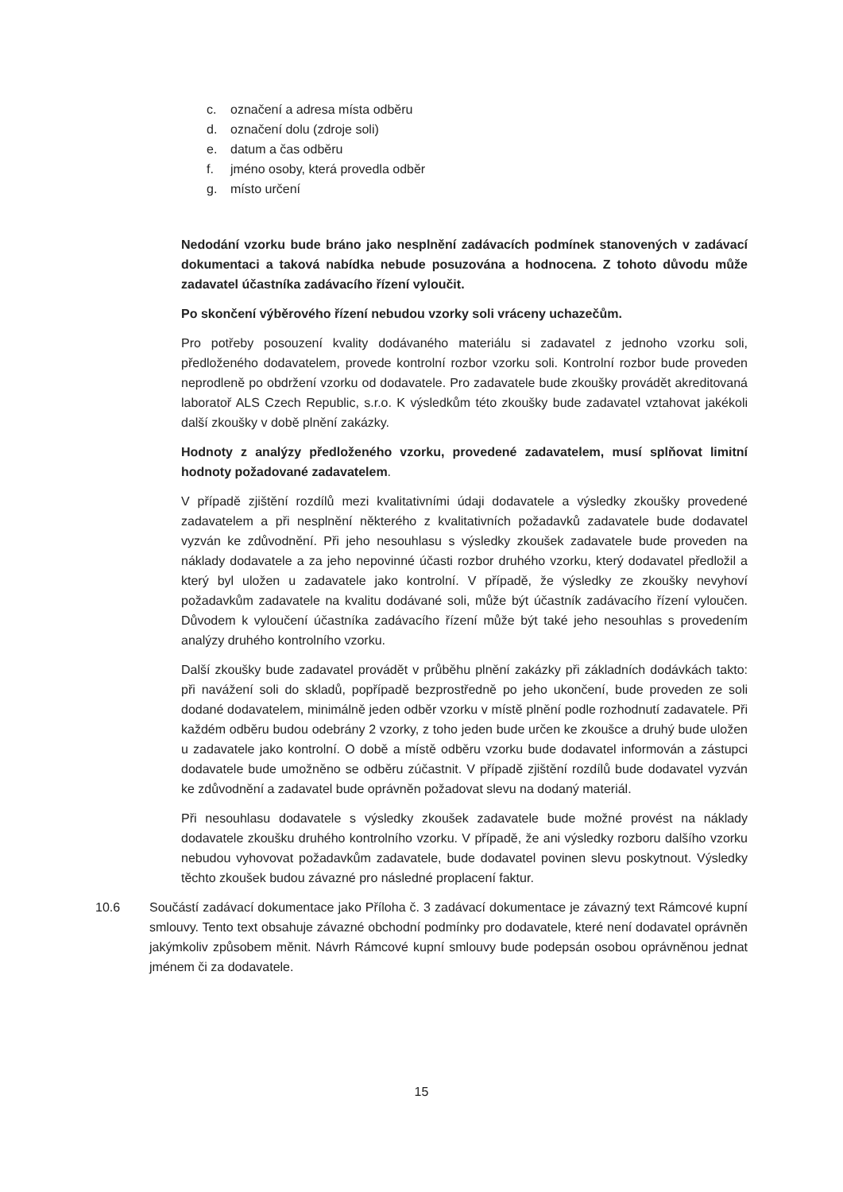c. označení a adresa místa odběru
d. označení dolu (zdroje soli)
e. datum a čas odběru
f. jméno osoby, která provedla odběr
g. místo určení
Nedodání vzorku bude bráno jako nesplnění zadávacích podmínek stanovených v zadávací dokumentaci a taková nabídka nebude posuzována a hodnocena. Z tohoto důvodu může zadavatel účastníka zadávacího řízení vyloučit.
Po skončení výběrového řízení nebudou vzorky soli vráceny uchazečům.
Pro potřeby posouzení kvality dodávaného materiálu si zadavatel z jednoho vzorku soli, předloženého dodavatelem, provede kontrolní rozbor vzorku soli. Kontrolní rozbor bude proveden neprodleně po obdržení vzorku od dodavatele. Pro zadavatele bude zkoušky provádět akreditovaná laboratoř ALS Czech Republic, s.r.o. K výsledkům této zkoušky bude zadavatel vztahovat jakékoli další zkoušky v době plnění zakázky.
Hodnoty z analýzy předloženého vzorku, provedené zadavatelem, musí splňovat limitní hodnoty požadované zadavatelem.
V případě zjištění rozdílů mezi kvalitativními údaji dodavatele a výsledky zkoušky provedené zadavatelem a při nesplnění některého z kvalitativních požadavků zadavatele bude dodavatel vyzván ke zdůvodnění. Při jeho nesouhlasu s výsledky zkoušek zadavatele bude proveden na náklady dodavatele a za jeho nepovinné účasti rozbor druhého vzorku, který dodavatel předložil a který byl uložen u zadavatele jako kontrolní. V případě, že výsledky ze zkoušky nevyhoví požadavkům zadavatele na kvalitu dodávané soli, může být účastník zadávacího řízení vyloučen. Důvodem k vyloučení účastníka zadávacího řízení může být také jeho nesouhlas s provedením analýzy druhého kontrolního vzorku.
Další zkoušky bude zadavatel provádět v průběhu plnění zakázky při základních dodávkách takto: při navážení soli do skladů, popřípadě bezprostředně po jeho ukončení, bude proveden ze soli dodané dodavatelem, minimálně jeden odběr vzorku v místě plnění podle rozhodnutí zadavatele. Při každém odběru budou odebrány 2 vzorky, z toho jeden bude určen ke zkoušce a druhý bude uložen u zadavatele jako kontrolní. O době a místě odběru vzorku bude dodavatel informován a zástupci dodavatele bude umožněno se odběru zúčastnit. V případě zjištění rozdílů bude dodavatel vyzván ke zdůvodnění a zadavatel bude oprávněn požadovat slevu na dodaný materiál.
Při nesouhlasu dodavatele s výsledky zkoušek zadavatele bude možné provést na náklady dodavatele zkoušku druhého kontrolního vzorku. V případě, že ani výsledky rozboru dalšího vzorku nebudou vyhovovat požadavkům zadavatele, bude dodavatel povinen slevu poskytnout. Výsledky těchto zkoušek budou závazné pro následné proplacení faktur.
10.6 Součástí zadávací dokumentace jako Příloha č. 3 zadávací dokumentace je závazný text Rámcové kupní smlouvy. Tento text obsahuje závazné obchodní podmínky pro dodavatele, které není dodavatel oprávněn jakýmkoliv způsobem měnit. Návrh Rámcové kupní smlouvy bude podepsán osobou oprávněnou jednat jménem či za dodavatele.
15